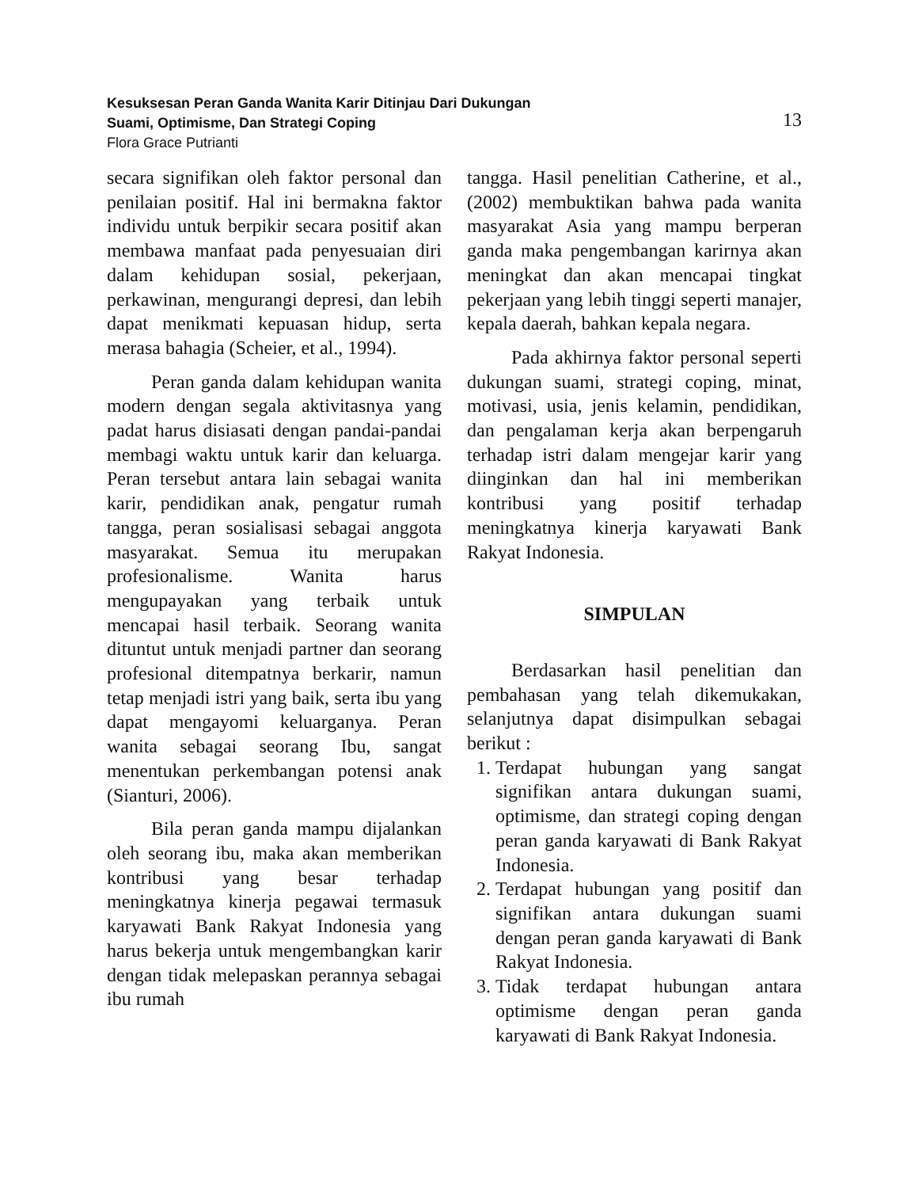Kesuksesan Peran Ganda Wanita Karir Ditinjau Dari Dukungan
Suami, Optimisme, Dan Strategi Coping
Flora Grace Putrianti
13
secara signifikan oleh faktor personal dan penilaian positif. Hal ini bermakna faktor individu untuk berpikir secara positif akan membawa manfaat pada penyesuaian diri dalam kehidupan sosial, pekerjaan, perkawinan, mengurangi depresi, dan lebih dapat menikmati kepuasan hidup, serta merasa bahagia (Scheier, et al., 1994).
Peran ganda dalam kehidupan wanita modern dengan segala aktivitasnya yang padat harus disiasati dengan pandai-pandai membagi waktu untuk karir dan keluarga. Peran tersebut antara lain sebagai wanita karir, pendidikan anak, pengatur rumah tangga, peran sosialisasi sebagai anggota masyarakat. Semua itu merupakan profesionalisme. Wanita harus mengupayakan yang terbaik untuk mencapai hasil terbaik. Seorang wanita dituntut untuk menjadi partner dan seorang profesional ditempatnya berkarir, namun tetap menjadi istri yang baik, serta ibu yang dapat mengayomi keluarganya. Peran wanita sebagai seorang Ibu, sangat menentukan perkembangan potensi anak (Sianturi, 2006).
Bila peran ganda mampu dijalankan oleh seorang ibu, maka akan memberikan kontribusi yang besar terhadap meningkatnya kinerja pegawai termasuk karyawati Bank Rakyat Indonesia yang harus bekerja untuk mengembangkan karir dengan tidak melepaskan perannya sebagai ibu rumah
tangga. Hasil penelitian Catherine, et al., (2002) membuktikan bahwa pada wanita masyarakat Asia yang mampu berperan ganda maka pengembangan karirnya akan meningkat dan akan mencapai tingkat pekerjaan yang lebih tinggi seperti manajer, kepala daerah, bahkan kepala negara.
Pada akhirnya faktor personal seperti dukungan suami, strategi coping, minat, motivasi, usia, jenis kelamin, pendidikan, dan pengalaman kerja akan berpengaruh terhadap istri dalam mengejar karir yang diinginkan dan hal ini memberikan kontribusi yang positif terhadap meningkatnya kinerja karyawati Bank Rakyat Indonesia.
SIMPULAN
Berdasarkan hasil penelitian dan pembahasan yang telah dikemukakan, selanjutnya dapat disimpulkan sebagai berikut :
1. Terdapat hubungan yang sangat signifikan antara dukungan suami, optimisme, dan strategi coping dengan peran ganda karyawati di Bank Rakyat Indonesia.
2. Terdapat hubungan yang positif dan signifikan antara dukungan suami dengan peran ganda karyawati di Bank Rakyat Indonesia.
3. Tidak terdapat hubungan antara optimisme dengan peran ganda karyawati di Bank Rakyat Indonesia.